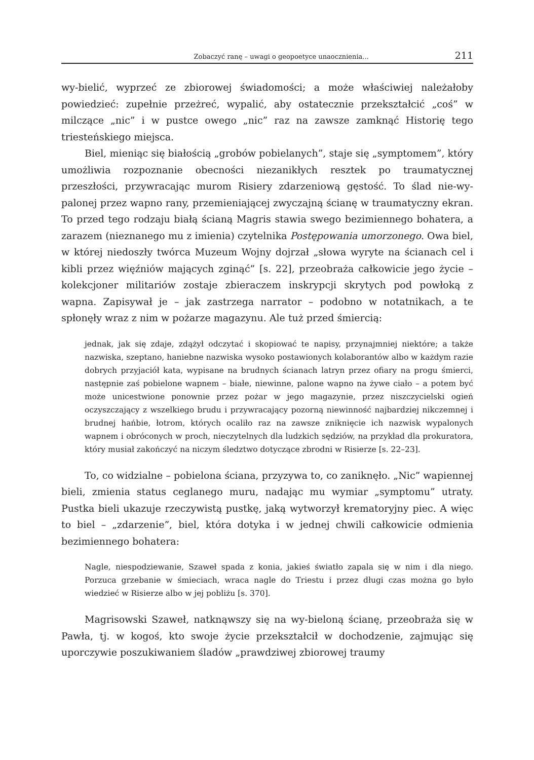Zobaczyć ranę – uwagi o geopoetyce unaocznienia... 211
wy-bielić, wyprzeć ze zbiorowej świadomości; a może właściwiej należałoby powiedzieć: zupełnie przeżreć, wypalić, aby ostatecznie przekształcić „coś” w milczące „nic” i w pustce owego „nic” raz na zawsze zamknąć Historię tego triesteńskiego miejsca.
Biel, mieniąc się białością „grobów pobielanych”, staje się „symptomem”, który umożliwia rozpoznanie obecności niezanikłych resztek po traumatycznej przeszłości, przywracając murom Risiery zdarzeniową gęstość. To ślad nie-wy-palonej przez wapno rany, przemieniającej zwyczajną ścianę w traumatyczny ekran. To przed tego rodzaju białą ścianą Magris stawia swego bezimiennego bohatera, a zarazem (nieznanego mu z imienia) czytelnika Postępowania umorzonego. Owa biel, w której niedoszły twórca Muzeum Wojny dojrzał „słowa wyryte na ścianach cel i kibli przez więźniów mających zginąć” [s. 22], przeobraża całkowicie jego życie – kolekcjoner militariów zostaje zbieraczem inskrypcji skrytych pod powłoką z wapna. Zapisywał je – jak zastrzega narrator – podobno w notatnikach, a te spłonęły wraz z nim w pożarze magazynu. Ale tuż przed śmiercią:
jednak, jak się zdaje, zdążył odczytać i skopiować te napisy, przynajmniej niektóre; a także nazwiska, szeptano, haniebne nazwiska wysoko postawionych kolaborantów albo w każdym razie dobrych przyjaciół kata, wypisane na brudnych ścianach latryn przez ofiary na progu śmierci, następnie zaś pobielone wapnem – białe, niewinne, palone wapno na żywe ciało – a potem być może unicestwione ponownie przez pożar w jego magazynie, przez niszczycielski ogień oczyszczający z wszelkiego brudu i przywracający pozorną niewinność najbardziej nikczemnej i brudnej hańbie, łotrom, których ocaliło raz na zawsze zniknięcie ich nazwisk wypalonych wapnem i obróconych w proch, nieczytelnych dla ludzkich sędziów, na przykład dla prokuratora, który musiał zakończyć na niczym śledztwo dotyczące zbrodni w Risierze [s. 22–23].
To, co widzialne – pobielona ściana, przyzywa to, co zaniknęło. „Nic” wapiennej bieli, zmienia status ceglanego muru, nadając mu wymiar „symptomu” utraty. Pustka bieli ukazuje rzeczywistą pustkę, jaką wytworzył krematoryjny piec. A więc to biel – „zdarzenie”, biel, która dotyka i w jednej chwili całkowicie odmienia bezimiennego bohatera:
Nagle, niespodziewanie, Szaweł spada z konia, jakieś światło zapala się w nim i dla niego. Porzuca grzebanie w śmieciach, wraca nagle do Triestu i przez długi czas można go było wiedzieć w Risierze albo w jej pobliżu [s. 370].
Magrisowski Szaweł, natknąwszy się na wy-bieloną ścianę, przeobraża się w Pawła, tj. w kogoś, kto swoje życie przekształcił w dochodzenie, zajmując się uporczywie poszukiwaniem śladów „prawdziwej zbiorowej traumy